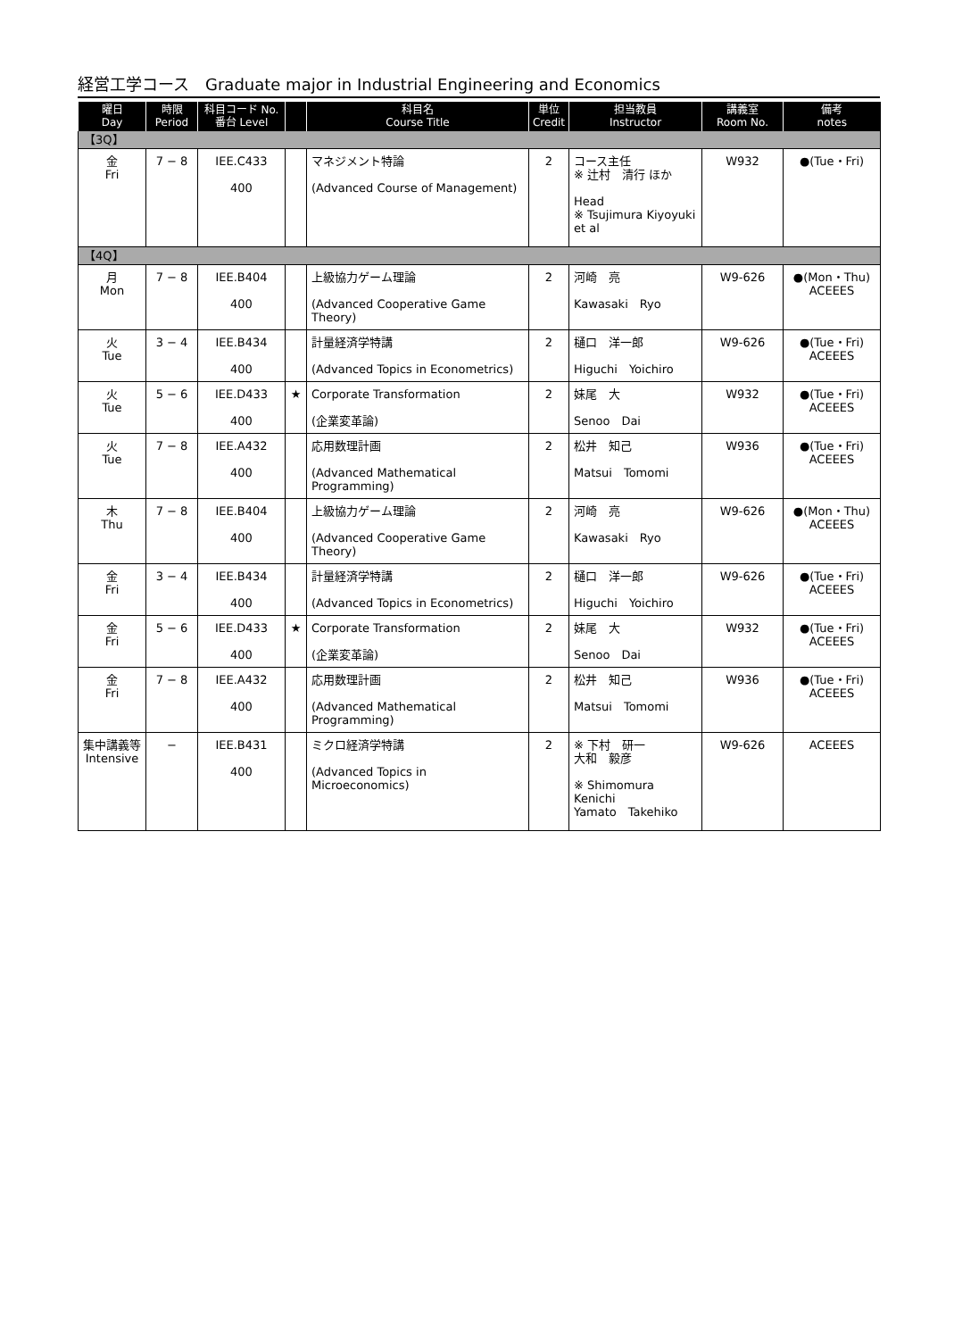経営工学コース　Graduate major in Industrial Engineering and Economics
| 曜日 Day | 時限 Period | 科目コード No. 番台 Level | | 科目名 Course Title | 単位 Credit | 担当教員 Instructor | 講義室 Room No. | 備考 notes |
| --- | --- | --- | --- | --- | --- | --- | --- | --- |
| 【3Q】 | | | | | | | | |
| 金 Fri | 7 − 8 | IEE.C433 400 | | マネジメント特論 (Advanced Course of Management) | 2 | コース主任 ※ 辻村 清行 ほか Head ※ Tsujimura Kiyoyuki et al | W932 | ●(Tue・Fri) |
| 【4Q】 | | | | | | | | |
| 月 Mon | 7 − 8 | IEE.B404 400 | | 上級協力ゲーム理論 (Advanced Cooperative Game Theory) | 2 | 河崎 亮 Kawasaki Ryo | W9-626 | ●(Mon・Thu) ACEEES |
| 火 Tue | 3 − 4 | IEE.B434 400 | | 計量経済学特講 (Advanced Topics in Econometrics) | 2 | 樋口 洋一郎 Higuchi Yoichiro | W9-626 | ●(Tue・Fri) ACEEES |
| 火 Tue | 5 − 6 | IEE.D433 400 | ★ | Corporate Transformation (企業変革論) | 2 | 妹尾 大 Senoo Dai | W932 | ●(Tue・Fri) ACEEES |
| 火 Tue | 7 − 8 | IEE.A432 400 | | 応用数理計画 (Advanced Mathematical Programming) | 2 | 松井 知己 Matsui Tomomi | W936 | ●(Tue・Fri) ACEEES |
| 木 Thu | 7 − 8 | IEE.B404 400 | | 上級協力ゲーム理論 (Advanced Cooperative Game Theory) | 2 | 河崎 亮 Kawasaki Ryo | W9-626 | ●(Mon・Thu) ACEEES |
| 金 Fri | 3 − 4 | IEE.B434 400 | | 計量経済学特講 (Advanced Topics in Econometrics) | 2 | 樋口 洋一郎 Higuchi Yoichiro | W9-626 | ●(Tue・Fri) ACEEES |
| 金 Fri | 5 − 6 | IEE.D433 400 | ★ | Corporate Transformation (企業変革論) | 2 | 妹尾 大 Senoo Dai | W932 | ●(Tue・Fri) ACEEES |
| 金 Fri | 7 − 8 | IEE.A432 400 | | 応用数理計画 (Advanced Mathematical Programming) | 2 | 松井 知己 Matsui Tomomi | W936 | ●(Tue・Fri) ACEEES |
| 集中講義等 Intensive | − | IEE.B431 400 | | ミクロ経済学特講 (Advanced Topics in Microeconomics) | 2 | ※ 下村 研一 大和 毅彦 ※ Shimomura Kenichi Yamato Takehiko | W9-626 | ACEEES |